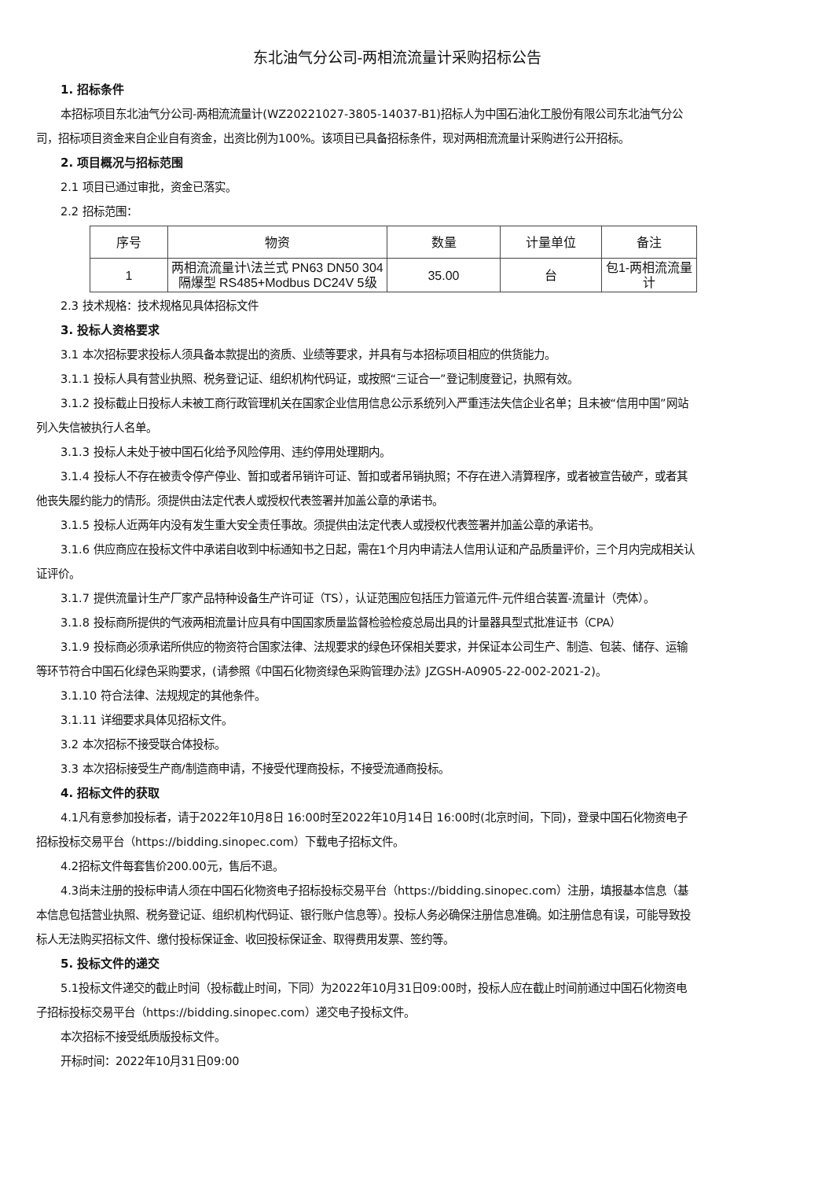东北油气分公司-两相流流量计采购招标公告
1. 招标条件
本招标项目东北油气分公司-两相流流量计(WZ20221027-3805-14037-B1)招标人为中国石油化工股份有限公司东北油气分公司，招标项目资金来自企业自有资金，出资比例为100%。该项目已具备招标条件，现对两相流流量计采购进行公开招标。
2. 项目概况与招标范围
2.1 项目已通过审批，资金已落实。
2.2 招标范围：
| 序号 | 物资 | 数量 | 计量单位 | 备注 |
| --- | --- | --- | --- | --- |
| 1 | 两相流流量计\法兰式 PN63 DN50 304 隔爆型 RS485+Modbus DC24V 5级 | 35.00 | 台 | 包1-两相流流量计 |
2.3 技术规格：技术规格见具体招标文件
3. 投标人资格要求
3.1 本次招标要求投标人须具备本款提出的资质、业绩等要求，并具有与本招标项目相应的供货能力。
3.1.1 投标人具有营业执照、税务登记证、组织机构代码证，或按照“三证合一”登记制度登记，执照有效。
3.1.2 投标截止日投标人未被工商行政管理机关在国家企业信用信息公示系统列入严重违法失信企业名单；且未被“信用中国”网站列入失信被执行人名单。
3.1.3 投标人未处于被中国石化给予风险停用、违约停用处理期内。
3.1.4 投标人不存在被责令停产停业、暂扣或者吊销许可证、暂扣或者吊销执照；不存在进入清算程序，或者被宣告破产，或者其他丧失履约能力的情形。须提供由法定代表人或授权代表签署并加盖公章的承诺书。
3.1.5 投标人近两年内没有发生重大安全责任事故。须提供由法定代表人或授权代表签署并加盖公章的承诺书。
3.1.6 供应商应在投标文件中承诺自收到中标通知书之日起，需在1个月内申请法人信用认证和产品质量评价，三个月内完成相关认证评价。
3.1.7 提供流量计生产厂家产品特种设备生产许可证（TS），认证范围应包括压力管道元件-元件组合装置-流量计（壳体）。
3.1.8 投标商所提供的气液两相流量计应具有中国国家质量监督检验检疫总局出具的计量器具型式批准证书（CPA）
3.1.9 投标商必须承诺所供应的物资符合国家法律、法规要求的绿色环保相关要求，并保证本公司生产、制造、包装、储存、运输等环节符合中国石化绿色采购要求，(请参照《中国石化物资绿色采购管理办法》JZGSH-A0905-22-002-2021-2)。
3.1.10 符合法律、法规规定的其他条件。
3.1.11 详细要求具体见招标文件。
3.2 本次招标不接受联合体投标。
3.3 本次招标接受生产商/制造商申请，不接受代理商投标，不接受流通商投标。
4. 招标文件的获取
4.1凡有意参加投标者，请于2022年10月8日 16:00时至2022年10月14日 16:00时(北京时间，下同)，登录中国石化物资电子招标投标交易平台（https://bidding.sinopec.com）下载电子招标文件。
4.2招标文件每套售价200.00元，售后不退。
4.3尚未注册的投标申请人须在中国石化物资电子招标投标交易平台（https://bidding.sinopec.com）注册，填报基本信息（基本信息包括营业执照、税务登记证、组织机构代码证、银行账户信息等）。投标人务必确保注册信息准确。如注册信息有误，可能导致投标人无法购买招标文件、缴付投标保证金、收回投标保证金、取得费用发票、签约等。
5. 投标文件的递交
5.1投标文件递交的截止时间（投标截止时间，下同）为2022年10月31日09:00时，投标人应在截止时间前通过中国石化物资电子招标投标交易平台（https://bidding.sinopec.com）递交电子投标文件。
本次招标不接受纸质版投标文件。
开标时间：2022年10月31日09:00